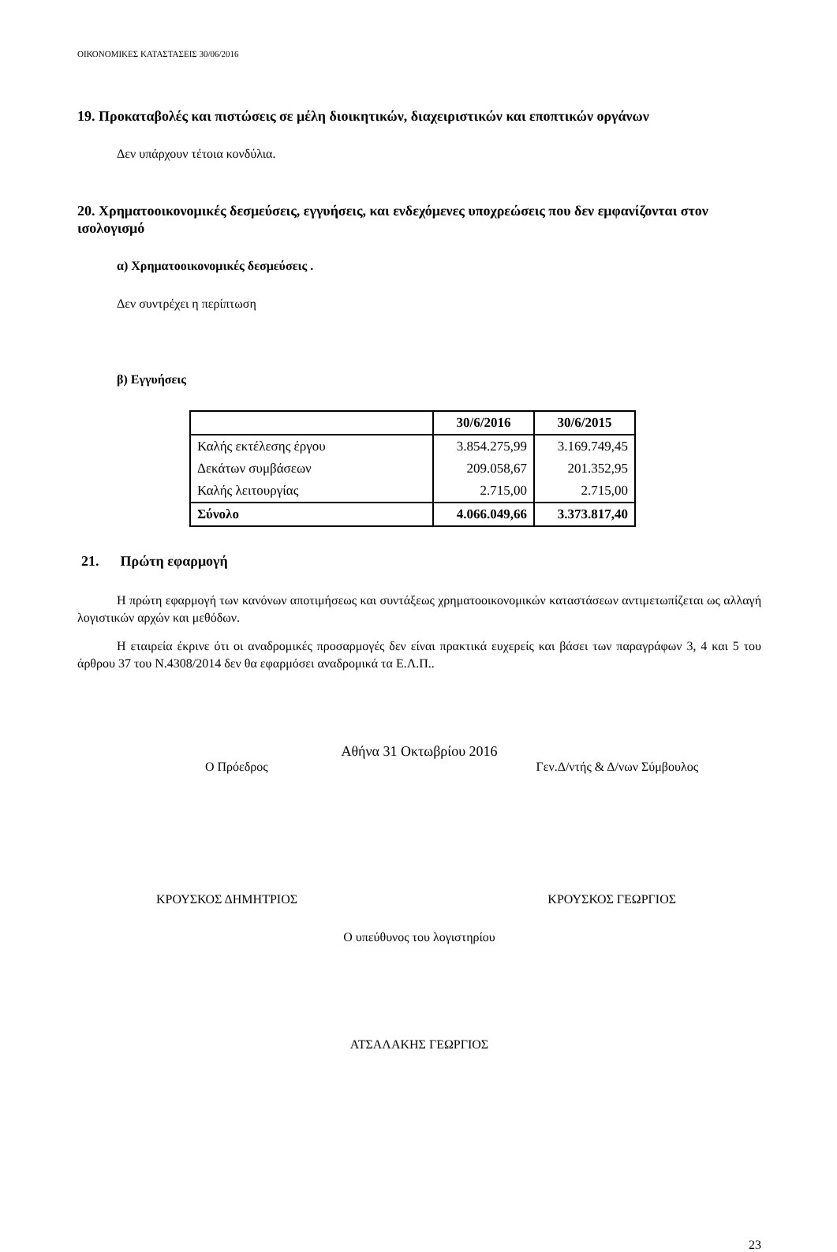ΟΙΚΟΝΟΜΙΚΕΣ ΚΑΤΑΣΤΑΣΕΙΣ 30/06/2016
19. Προκαταβολές και πιστώσεις σε μέλη διοικητικών, διαχειριστικών και εποπτικών οργάνων
Δεν υπάρχουν τέτοια κονδύλια.
20. Χρηματοοικονομικές δεσμεύσεις, εγγυήσεις, και ενδεχόμενες υποχρεώσεις που δεν εμφανίζονται στον ισολογισμό
α) Χρηματοοικονομικές δεσμεύσεις .
Δεν συντρέχει η περίπτωση
β) Εγγυήσεις
| | 30/6/2016 | 30/6/2015 |
| --- | --- | --- |
| Καλής εκτέλεσης έργου | 3.854.275,99 | 3.169.749,45 |
| Δεκάτων συμβάσεων | 209.058,67 | 201.352,95 |
| Καλής λειτουργίας | 2.715,00 | 2.715,00 |
| Σύνολο | 4.066.049,66 | 3.373.817,40 |
21. Πρώτη εφαρμογή
Η πρώτη εφαρμογή των κανόνων αποτιμήσεως και συντάξεως χρηματοοικονομικών καταστάσεων αντιμετωπίζεται ως αλλαγή λογιστικών αρχών και μεθόδων.
Η εταιρεία έκρινε ότι οι αναδρομικές προσαρμογές δεν είναι πρακτικά ευχερείς και βάσει των παραγράφων 3, 4 και 5 του άρθρου 37 του Ν.4308/2014 δεν θα εφαρμόσει αναδρομικά τα Ε.Λ.Π..
Αθήνα 31 Οκτωβρίου 2016
Ο Πρόεδρος Γεν.Δ/ντής & Δ/νων Σύμβουλος
ΚΡΟΥΣΚΟΣ ΔΗΜΗΤΡΙΟΣ ΚΡΟΥΣΚΟΣ ΓΕΩΡΓΙΟΣ
Ο υπεύθυνος του λογιστηρίου
ΑΤΣΑΛΑΚΗΣ ΓΕΩΡΓΙΟΣ
23